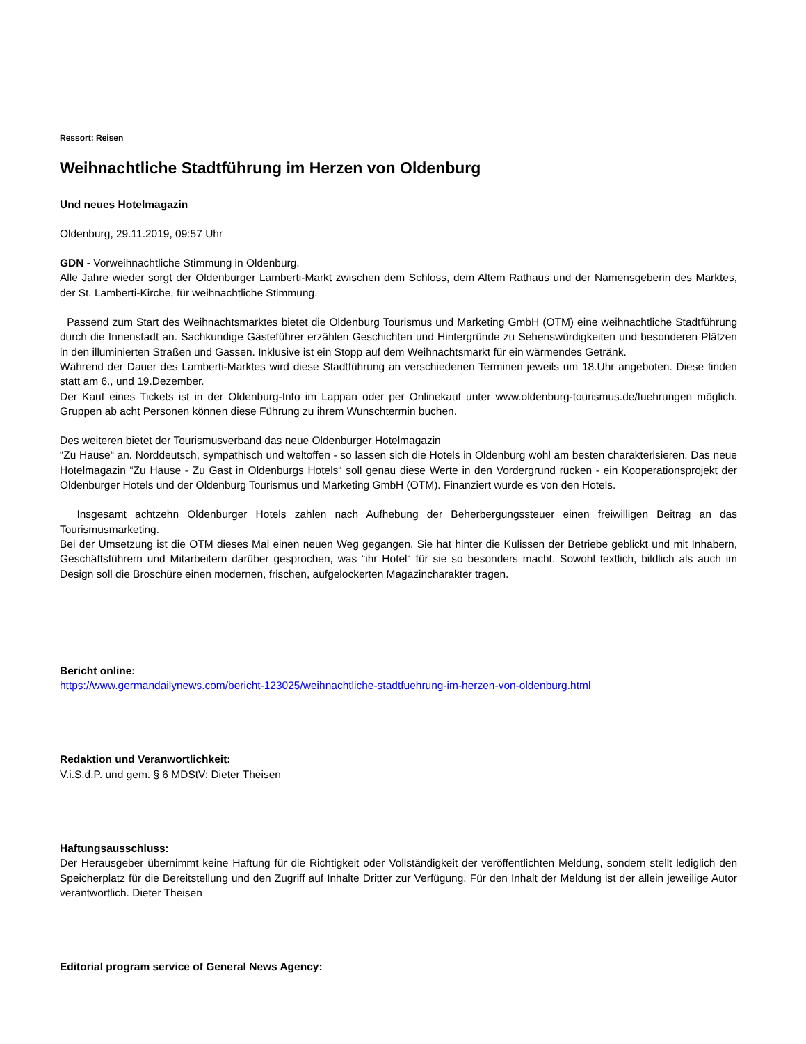Ressort: Reisen
Weihnachtliche Stadtführung im Herzen von Oldenburg
Und neues Hotelmagazin
Oldenburg, 29.11.2019, 09:57 Uhr
GDN - Vorweihnachtliche Stimmung in Oldenburg.
Alle Jahre wieder sorgt der Oldenburger Lamberti-Markt zwischen dem Schloss, dem Altem Rathaus und der Namensgeberin des Marktes, der St. Lamberti-Kirche, für weihnachtliche Stimmung.
Passend zum Start des Weihnachtsmarktes bietet die Oldenburg Tourismus und Marketing GmbH (OTM) eine weihnachtliche Stadtführung durch die Innenstadt an. Sachkundige Gästeführer erzählen Geschichten und Hintergründe zu Sehenswürdigkeiten und besonderen Plätzen in den illuminierten Straßen und Gassen. Inklusive ist ein Stopp auf dem Weihnachtsmarkt für ein wärmendes Getränk.
Während der Dauer des Lamberti-Marktes wird diese Stadtführung an verschiedenen Terminen jeweils um 18.Uhr angeboten. Diese finden statt am 6., und 19.Dezember.
Der Kauf eines Tickets ist in der Oldenburg-Info im Lappan oder per Onlinekauf unter www.oldenburg-tourismus.de/fuehrungen möglich. Gruppen ab acht Personen können diese Führung zu ihrem Wunschtermin buchen.
Des weiteren bietet der Tourismusverband das neue Oldenburger Hotelmagazin
“Zu Hause“ an. Norddeutsch, sympathisch und weltoffen - so lassen sich die Hotels in Oldenburg wohl am besten charakterisieren. Das neue Hotelmagazin “Zu Hause - Zu Gast in Oldenburgs Hotels“ soll genau diese Werte in den Vordergrund rücken - ein Kooperationsprojekt der Oldenburger Hotels und der Oldenburg Tourismus und Marketing GmbH (OTM). Finanziert wurde es von den Hotels.
Insgesamt achtzehn Oldenburger Hotels zahlen nach Aufhebung der Beherbergungssteuer einen freiwilligen Beitrag an das Tourismusmarketing.
Bei der Umsetzung ist die OTM dieses Mal einen neuen Weg gegangen. Sie hat hinter die Kulissen der Betriebe geblickt und mit Inhabern, Geschäftsführern und Mitarbeitern darüber gesprochen, was “ihr Hotel“ für sie so besonders macht. Sowohl textlich, bildlich als auch im Design soll die Broschüre einen modernen, frischen, aufgelockerten Magazincharakter tragen.
Bericht online:
https://www.germandailynews.com/bericht-123025/weihnachtliche-stadtfuehrung-im-herzen-von-oldenburg.html
Redaktion und Veranwortlichkeit:
V.i.S.d.P. und gem. § 6 MDStV: Dieter Theisen
Haftungsausschluss:
Der Herausgeber übernimmt keine Haftung für die Richtigkeit oder Vollständigkeit der veröffentlichten Meldung, sondern stellt lediglich den Speicherplatz für die Bereitstellung und den Zugriff auf Inhalte Dritter zur Verfügung. Für den Inhalt der Meldung ist der allein jeweilige Autor verantwortlich. Dieter Theisen
Editorial program service of General News Agency: